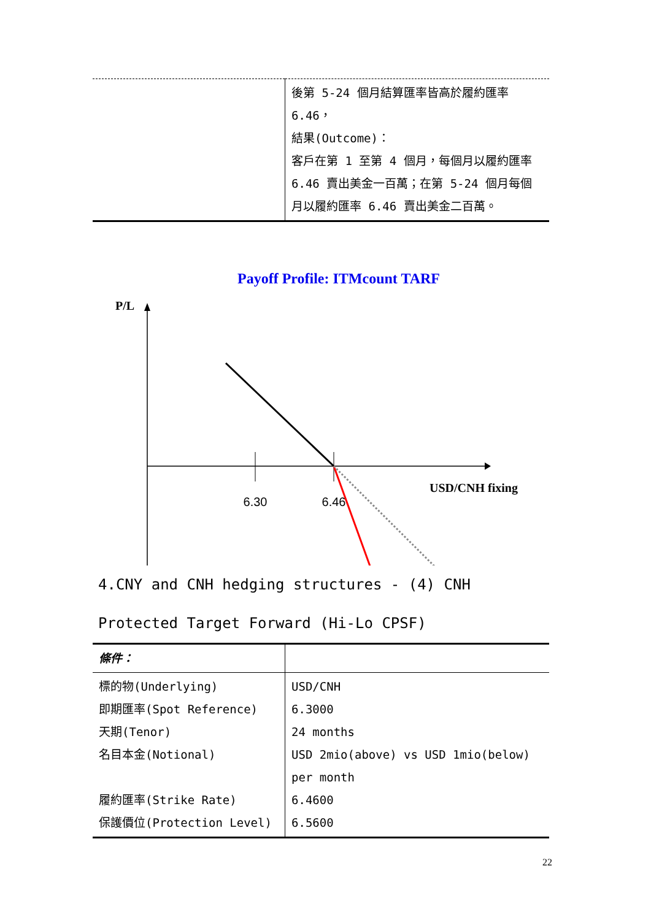| | 後第 5-24 個月結算匯率皆高於履約匯率 6.46， 結果(Outcome)： 客戶在第 1 至第 4 個月，每個月以履約匯率 6.46 賣出美金一百萬；在第 5-24 個月每個月以履約匯率 6.46 賣出美金二百萬。 |
Payoff Profile: ITMcount TARF
P/L
6.30
6.46
USD/CNH fixing
4.CNY and CNH hedging structures - (4) CNH Protected Target Forward (Hi-Lo CPSF)
| 條件： | |
| 標的物(Underlying) 即期匯率(Spot Reference) 天期(Tenor) 名目本金(Notional) 履約匯率(Strike Rate) 保護價位(Protection Level) | USD/CNH 6.3000 24 months USD 2mio(above) vs USD 1mio(below) per month 6.4600 6.5600 |
22